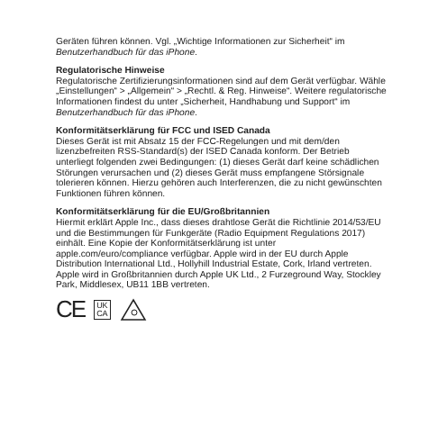Geräten führen können. Vgl. „Wichtige Informationen zur Sicherheit“ im Benutzerhandbuch für das iPhone.
Regulatorische Hinweise
Regulatorische Zertifizierungsinformationen sind auf dem Gerät verfügbar. Wähle „Einstellungen“ > „Allgemein“ > „Rechtl. & Reg. Hinweise“. Weitere regulatorische Informationen findest du unter „Sicherheit, Handhabung und Support“ im Benutzerhandbuch für das iPhone.
Konformitätserklärung für FCC und ISED Canada
Dieses Gerät ist mit Absatz 15 der FCC-Regelungen und mit dem/den lizenzbefreiten RSS-Standard(s) der ISED Canada konform. Der Betrieb unterliegt folgenden zwei Bedingungen: (1) dieses Gerät darf keine schädlichen Störungen verursachen und (2) dieses Gerät muss empfangene Störsignale tolerieren können. Hierzu gehören auch Interferenzen, die zu nicht gewünschten Funktionen führen können.
Konformitätserklärung für die EU/Großbritannien
Hiermit erklärt Apple Inc., dass dieses drahtlose Gerät die Richtlinie 2014/53/EU und die Bestimmungen für Funkgeräte (Radio Equipment Regulations 2017) einhält. Eine Kopie der Konformitätserklärung ist unter apple.com/euro/compliance verfügbar. Apple wird in der EU durch Apple Distribution International Ltd., Hollyhill Industrial Estate, Cork, Irland vertreten. Apple wird in Großbritannien durch Apple UK Ltd., 2 Furzeground Way, Stockley Park, Middlesex, UB11 1BB vertreten.
CE UK
CA